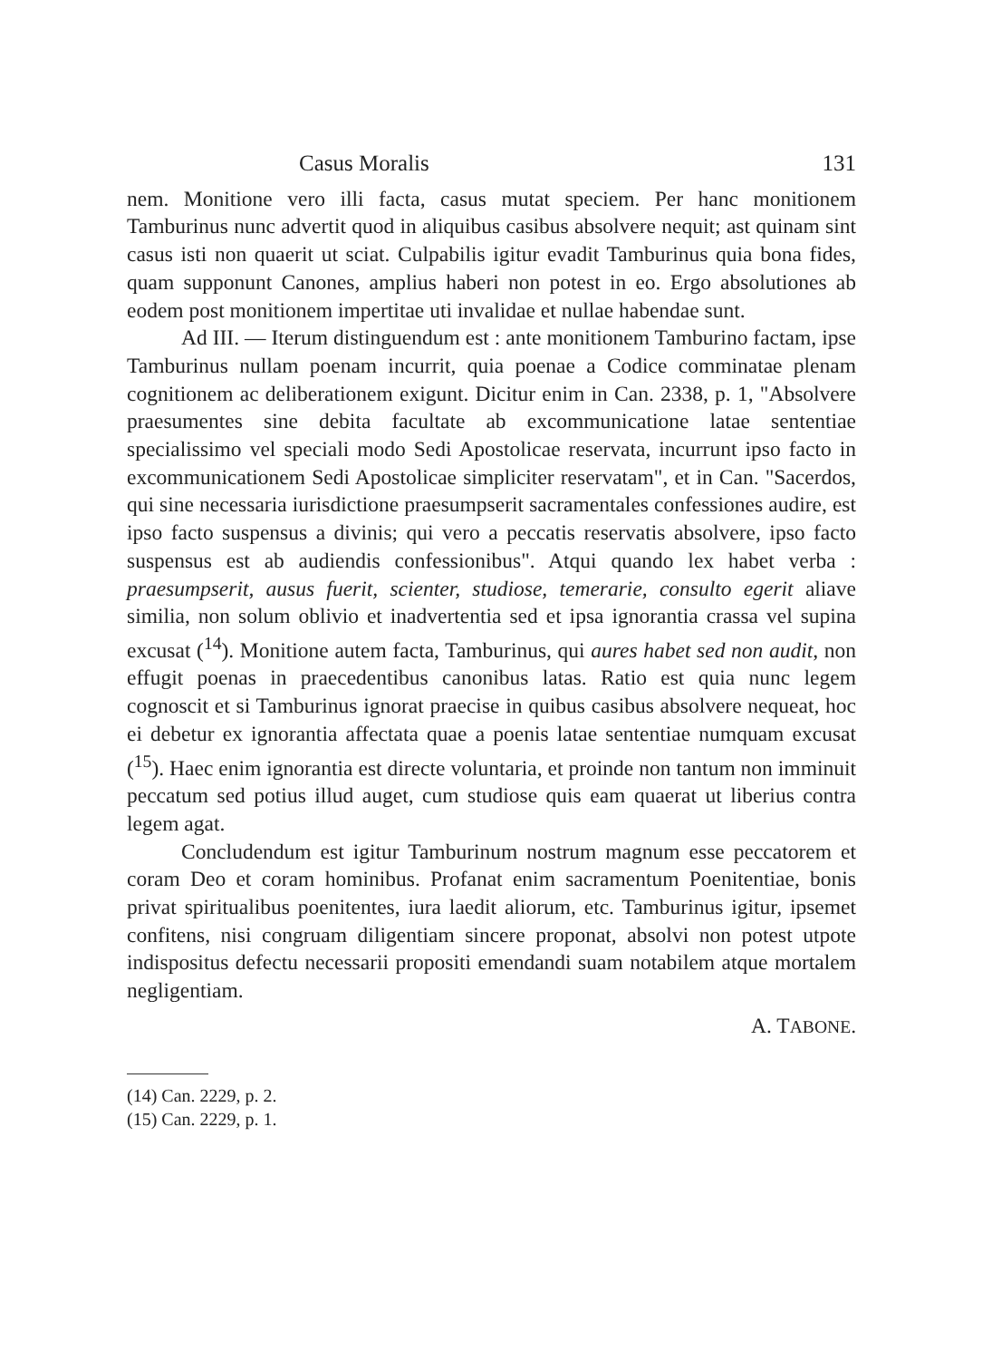Casus Moralis 131
nem. Monitione vero illi facta, casus mutat speciem. Per hanc monitionem Tamburinus nunc advertit quod in aliquibus casibus absolvere nequit; ast quinam sint casus isti non quaerit ut sciat. Culpabilis igitur evadit Tamburinus quia bona fides, quam supponunt Canones, amplius haberi non potest in eo. Ergo absolutiones ab eodem post monitionem impertitae uti invalidae et nullae habendae sunt.
Ad III. — Iterum distinguendum est : ante monitionem Tamburino factam, ipse Tamburinus nullam poenam incurrit, quia poenae a Codice comminatae plenam cognitionem ac deliberationem exigunt. Dicitur enim in Can. 2338, p. 1, "Absolvere praesumentes sine debita facultate ab excommunicatione latae sententiae specialissimo vel speciali modo Sedi Apostolicae reservata, incurrunt ipso facto in excommunicationem Sedi Apostolicae simpliciter reservatam", et in Can. "Sacerdos, qui sine necessaria iurisdictione praesumpserit sacramentales confessiones audire, est ipso facto suspensus a divinis; qui vero a peccatis reservatis absolvere, ipso facto suspensus est ab audiendis confessionibus". Atqui quando lex habet verba : praesumpserit, ausus fuerit, scienter, studiose, temerarie, consulto egerit aliave similia, non solum oblivio et inadvertentia sed et ipsa ignorantia crassa vel supina excusat (<sup>14</sup>). Monitione autem facta, Tamburinus, qui aures habet sed non audit, non effugit poenas in praecedentibus canonibus latas. Ratio est quia nunc legem cognoscit et si Tamburinus ignorat praecise in quibus casibus absolvere nequeat, hoc ei debetur ex ignorantia affectata quae a poenis latae sententiae numquam excusat (<sup>15</sup>). Haec enim ignorantia est directe voluntaria, et proinde non tantum non imminuit peccatum sed potius illud auget, cum studiose quis eam quaerat ut liberius contra legem agat.
Concludendum est igitur Tamburinum nostrum magnum esse peccatorem et coram Deo et coram hominibus. Profanat enim sacramentum Poenitentiae, bonis privat spiritualibus poenitentes, iura laedit aliorum, etc. Tamburinus igitur, ipsemet confitens, nisi congruam diligentiam sincere proponat, absolvi non potest utpote indispositus defectu necessarii propositi emendandi suam notabilem atque mortalem negligentiam.
A. TABONE.
(14) Can. 2229, p. 2.
(15) Can. 2229, p. 1.